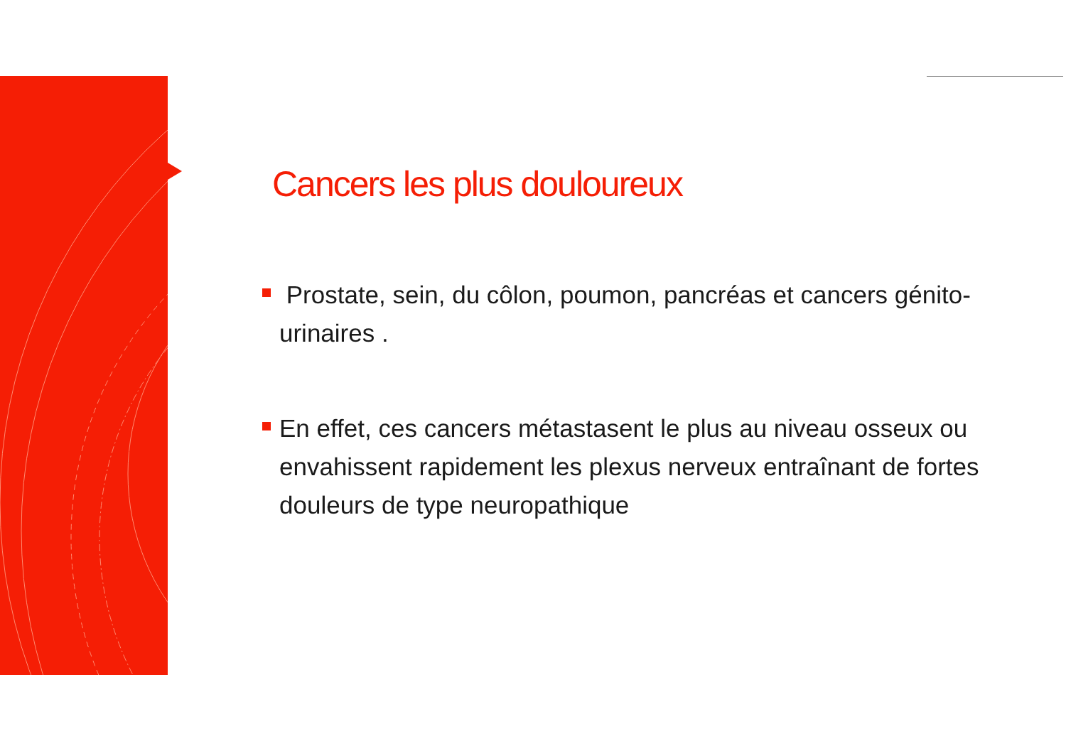Cancers les plus douloureux
Prostate, sein, du côlon, poumon, pancréas et cancers génito-urinaires .
En effet, ces cancers métastasent le plus au niveau osseux ou envahissent rapidement les plexus nerveux entraînant de fortes douleurs de type neuropathique